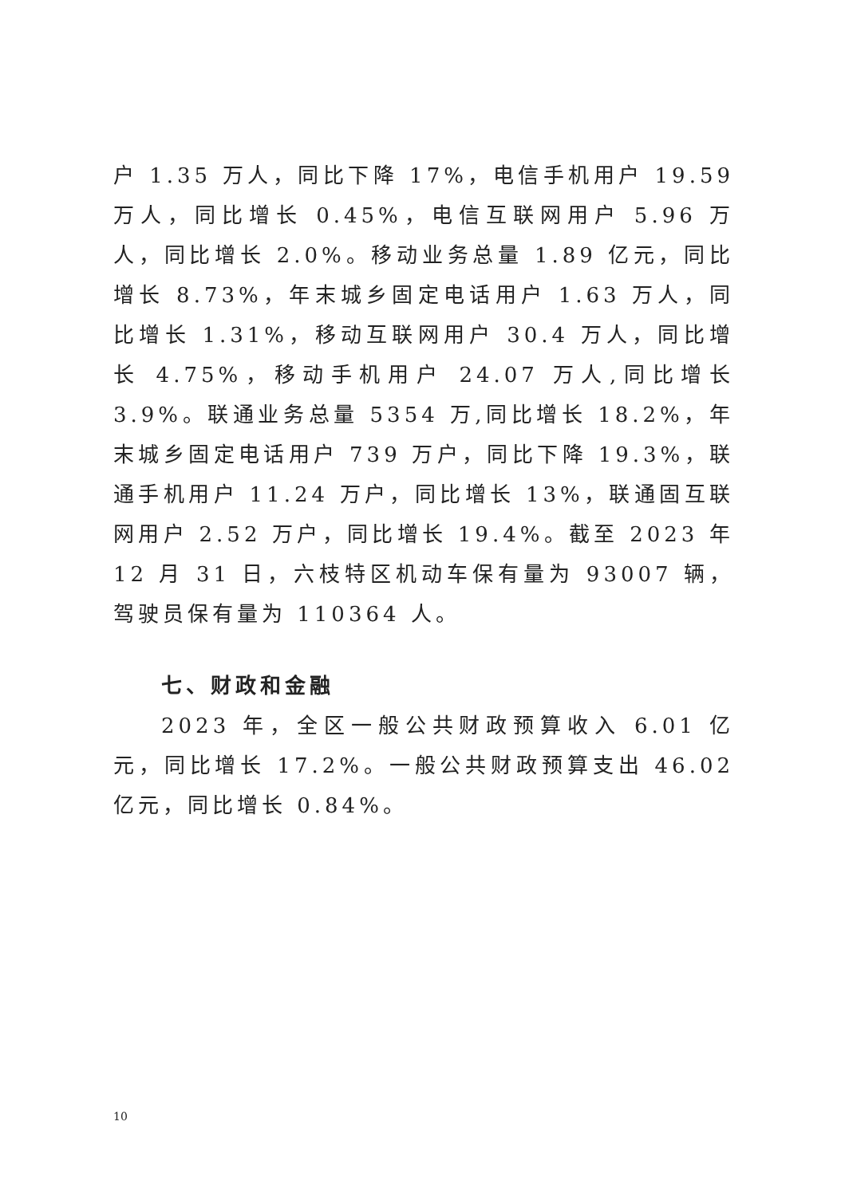户 1.35 万人，同比下降 17%，电信手机用户 19.59 万人，同比增长 0.45%，电信互联网用户 5.96 万人，同比增长 2.0%。移动业务总量 1.89 亿元，同比增长 8.73%，年末城乡固定电话用户 1.63 万人，同比增长 1.31%，移动互联网用户 30.4 万人，同比增长 4.75%，移动手机用户 24.07 万人,同比增长 3.9%。联通业务总量 5354 万,同比增长 18.2%，年末城乡固定电话用户 739 万户，同比下降 19.3%，联通手机用户 11.24 万户，同比增长 13%，联通固互联网用户 2.52 万户，同比增长 19.4%。截至 2023 年 12 月 31 日，六枝特区机动车保有量为 93007 辆，驾驶员保有量为 110364 人。
七、财政和金融
2023 年，全区一般公共财政预算收入 6.01 亿元，同比增长 17.2%。一般公共财政预算支出 46.02 亿元，同比增长 0.84%。
10